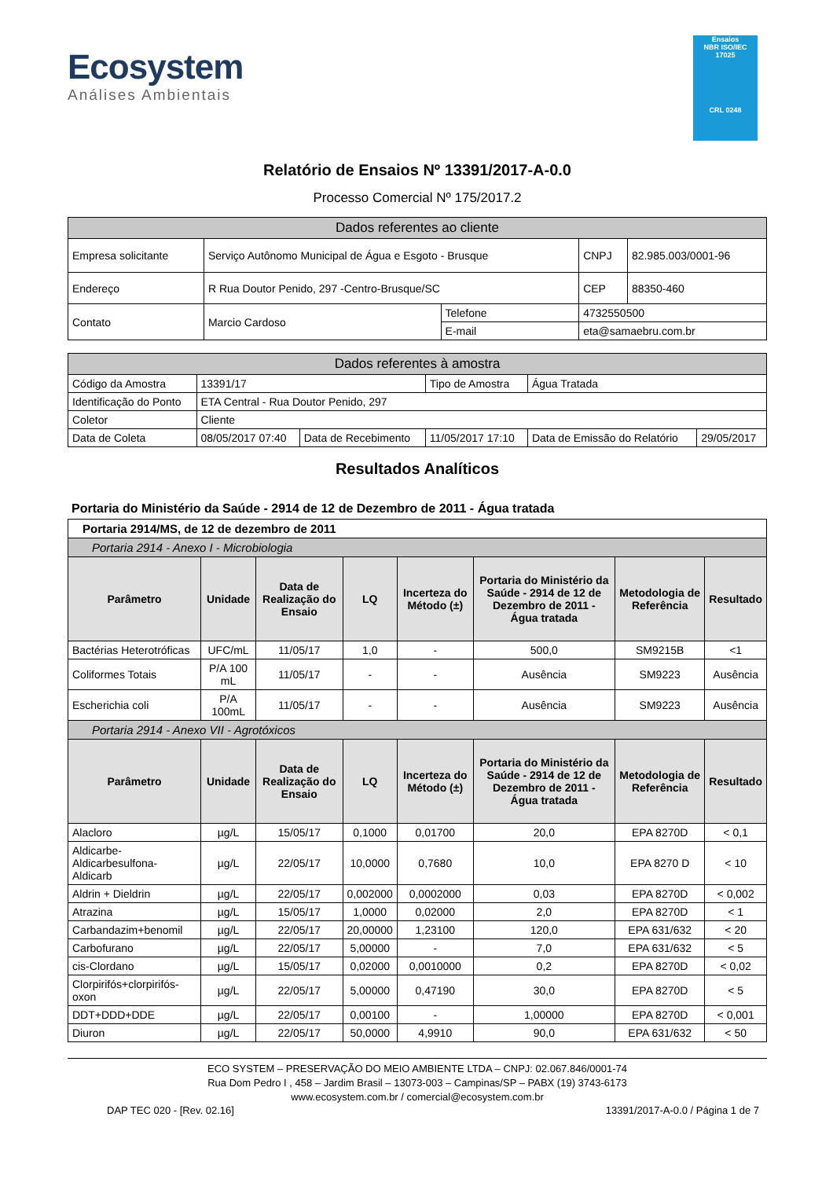Ecosystem
Análises Ambientais
Ensaios
NBR ISO/IEC
17025
CRL 0248
Relatório de Ensaios Nº 13391/2017-A-0.0
Processo Comercial Nº 175/2017.2
| Dados referentes ao cliente | | | | |
| Empresa solicitante | Serviço Autônomo Municipal de Água e Esgoto - Brusque | | CNPJ | 82.985.003/0001-96 |
| Endereço | R Rua Doutor Penido, 297 -Centro-Brusque/SC | | CEP | 88350-460 |
| Contato | Marcio Cardoso | Telefone | 4732550500 | |
| | | E-mail | eta@samaebru.com.br | |
| Dados referentes à amostra | | | | | |
| Código da Amostra | 13391/17 | | Tipo de Amostra | Água Tratada | |
| Identificação do Ponto | ETA Central - Rua Doutor Penido, 297 | | | | |
| Coletor | Cliente | | | | |
| Data de Coleta | 08/05/2017 07:40 | Data de Recebimento | 11/05/2017 17:10 | Data de Emissão do Relatório | 29/05/2017 |
Resultados Analíticos
Portaria do Ministério da Saúde - 2914 de 12 de Dezembro de 2011 - Água tratada
| Portaria 2914/MS, de 12 de dezembro de 2011 | | | | | | | |
| Portaria 2914 - Anexo I - Microbiologia | | | | | | | |
| Parâmetro | Unidade | Data de Realização do Ensaio | LQ | Incerteza do Método (±) | Portaria do Ministério da Saúde - 2914 de 12 de Dezembro de 2011 - Água tratada | Metodologia de Referência | Resultado |
| Bactérias Heterotróficas | UFC/mL | 11/05/17 | 1,0 | - | 500,0 | SM9215B | <1 |
| Coliformes Totais | P/A 100 mL | 11/05/17 | - | - | Ausência | SM9223 | Ausência |
| Escherichia coli | P/A 100mL | 11/05/17 | - | - | Ausência | SM9223 | Ausência |
| Portaria 2914 - Anexo VII - Agrotóxicos | | | | | | | |
| Parâmetro | Unidade | Data de Realização do Ensaio | LQ | Incerteza do Método (±) | Portaria do Ministério da Saúde - 2914 de 12 de Dezembro de 2011 - Água tratada | Metodologia de Referência | Resultado |
| Alacloro | µg/L | 15/05/17 | 0,1000 | 0,01700 | 20,0 | EPA 8270D | < 0,1 |
| Aldicarbe-Aldicarbesulfona-Aldicarb | µg/L | 22/05/17 | 10,0000 | 0,7680 | 10,0 | EPA 8270 D | < 10 |
| Aldrin + Dieldrin | µg/L | 22/05/17 | 0,002000 | 0,0002000 | 0,03 | EPA 8270D | < 0,002 |
| Atrazina | µg/L | 15/05/17 | 1,0000 | 0,02000 | 2,0 | EPA 8270D | < 1 |
| Carbandazim+benomil | µg/L | 22/05/17 | 20,00000 | 1,23100 | 120,0 | EPA 631/632 | < 20 |
| Carbofurano | µg/L | 22/05/17 | 5,00000 | - | 7,0 | EPA 631/632 | < 5 |
| cis-Clordano | µg/L | 15/05/17 | 0,02000 | 0,0010000 | 0,2 | EPA 8270D | < 0,02 |
| Clorpirifós+clorpirifós-oxon | µg/L | 22/05/17 | 5,00000 | 0,47190 | 30,0 | EPA 8270D | < 5 |
| DDT+DDD+DDE | µg/L | 22/05/17 | 0,00100 | - | 1,00000 | EPA 8270D | < 0,001 |
| Diuron | µg/L | 22/05/17 | 50,0000 | 4,9910 | 90,0 | EPA 631/632 | < 50 |
ECO SYSTEM – PRESERVAÇÃO DO MEIO AMBIENTE LTDA – CNPJ: 02.067.846/0001-74
Rua Dom Pedro I , 458 – Jardim Brasil – 13073-003 – Campinas/SP – PABX (19) 3743-6173
www.ecosystem.com.br / comercial@ecosystem.com.br
DAP TEC 020 - [Rev. 02.16] 13391/2017-A-0.0 / Página 1 de 7